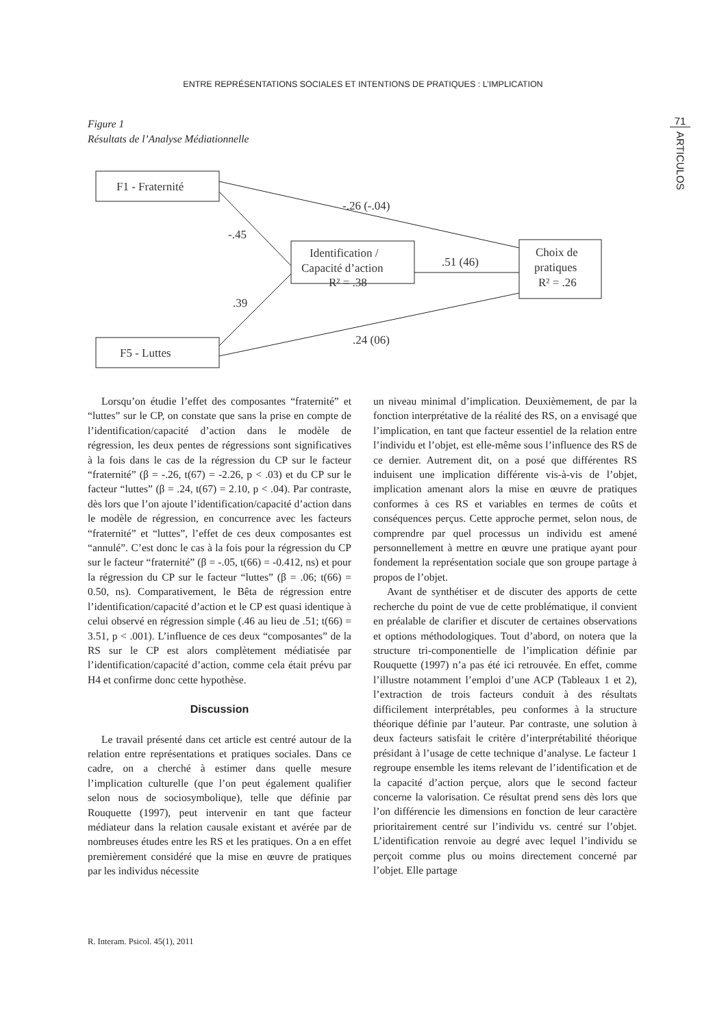ENTRE REPRÉSENTATIONS SOCIALES ET INTENTIONS DE PRATIQUES : L’IMPLICATION
71
ARTICULOS
Figure 1
Résultats de l’Analyse Médiationnelle
F1 - Fraternité
F5 - Luttes
Identification /
Capacité d’action
R² = .38
Choix de
pratiques
R² = .26
-.26 (-.04)
-.45
.39
.51 (46)
.24 (06)
Lorsqu’on étudie l’effet des composantes “fraternité” et “luttes” sur le CP, on constate que sans la prise en compte de l’identification/capacité d’action dans le modèle de régression, les deux pentes de régressions sont significatives à la fois dans le cas de la régression du CP sur le facteur “fraternité” (β = -.26, t(67) = -2.26, p < .03) et du CP sur le facteur “luttes” (β = .24, t(67) = 2.10, p < .04). Par contraste, dès lors que l’on ajoute l’identification/capacité d’action dans le modèle de régression, en concurrence avec les facteurs “fraternité” et “luttes”, l’effet de ces deux composantes est “annulé”. C’est donc le cas à la fois pour la régression du CP sur le facteur “fraternité” (β = -.05, t(66) = -0.412, ns) et pour la régression du CP sur le facteur “luttes” (β = .06; t(66) = 0.50, ns). Comparativement, le Bêta de régression entre l’identification/capacité d’action et le CP est quasi identique à celui observé en régression simple (.46 au lieu de .51; t(66) = 3.51, p < .001). L’influence de ces deux “composantes” de la RS sur le CP est alors complètement médiatisée par l’identification/capacité d’action, comme cela était prévu par H4 et confirme donc cette hypothèse.
Discussion
Le travail présenté dans cet article est centré autour de la relation entre représentations et pratiques sociales. Dans ce cadre, on a cherché à estimer dans quelle mesure l’implication culturelle (que l’on peut également qualifier selon nous de sociosymbolique), telle que définie par Rouquette (1997), peut intervenir en tant que facteur médiateur dans la relation causale existant et avérée par de nombreuses études entre les RS et les pratiques. On a en effet premièrement considéré que la mise en œuvre de pratiques par les individus nécessite
un niveau minimal d’implication. Deuxièmement, de par la fonction interprétative de la réalité des RS, on a envisagé que l’implication, en tant que facteur essentiel de la relation entre l’individu et l’objet, est elle-même sous l’influence des RS de ce dernier. Autrement dit, on a posé que différentes RS induisent une implication différente vis-à-vis de l’objet, implication amenant alors la mise en œuvre de pratiques conformes à ces RS et variables en termes de coûts et conséquences perçus. Cette approche permet, selon nous, de comprendre par quel processus un individu est amené personnellement à mettre en œuvre une pratique ayant pour fondement la représentation sociale que son groupe partage à propos de l’objet.
Avant de synthétiser et de discuter des apports de cette recherche du point de vue de cette problématique, il convient en préalable de clarifier et discuter de certaines observations et options méthodologiques. Tout d’abord, on notera que la structure tri-componentielle de l’implication définie par Rouquette (1997) n’a pas été ici retrouvée. En effet, comme l’illustre notamment l’emploi d’une ACP (Tableaux 1 et 2), l’extraction de trois facteurs conduit à des résultats difficilement interprétables, peu conformes à la structure théorique définie par l’auteur. Par contraste, une solution à deux facteurs satisfait le critère d’interprétabilité théorique présidant à l’usage de cette technique d’analyse. Le facteur 1 regroupe ensemble les items relevant de l’identification et de la capacité d’action perçue, alors que le second facteur concerne la valorisation. Ce résultat prend sens dès lors que l’on différencie les dimensions en fonction de leur caractère prioritairement centré sur l’individu vs. centré sur l’objet. L’identification renvoie au degré avec lequel l’individu se perçoit comme plus ou moins directement concerné par l’objet. Elle partage
R. Interam. Psicol. 45(1), 2011